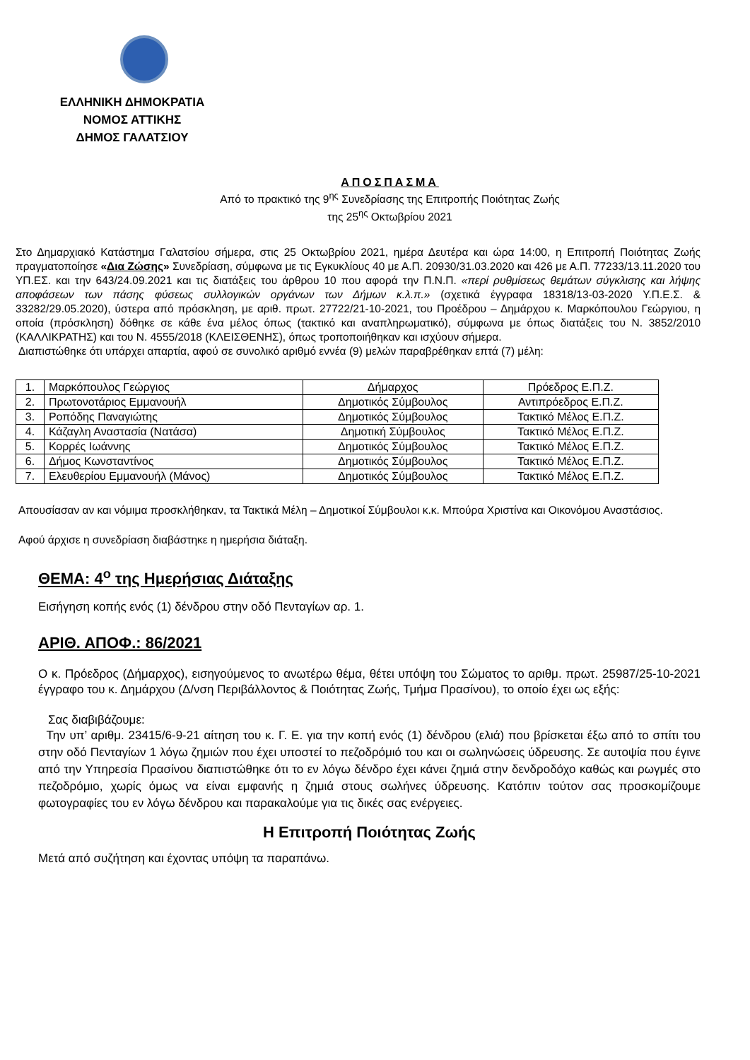ΕΛΛΗΝΙΚΗ ΔΗΜΟΚΡΑΤΙΑ
ΝΟΜΟΣ ΑΤΤΙΚΗΣ
ΔΗΜΟΣ ΓΑΛΑΤΣΙΟΥ
ΑΠΟΣΠΑΣΜΑ
Από το πρακτικό της 9<sup>ης</sup> Συνεδρίασης της Επιτροπής Ποιότητας Ζωής
της 25<sup>ης</sup> Οκτωβρίου 2021
Στο Δημαρχιακό Κατάστημα Γαλατσίου σήμερα, στις 25 Οκτωβρίου 2021, ημέρα Δευτέρα και ώρα 14:00, η Επιτροπή Ποιότητας Ζωής πραγματοποίησε «Δια Ζώσης» Συνεδρίαση, σύμφωνα με τις Εγκυκλίους 40 με Α.Π. 20930/31.03.2020 και 426 με Α.Π. 77233/13.11.2020 του ΥΠ.ΕΣ. και την 643/24.09.2021 και τις διατάξεις του άρθρου 10 που αφορά την Π.Ν.Π. «περί ρυθμίσεως θεμάτων σύγκλισης και λήψης αποφάσεων των πάσης φύσεως συλλογικών οργάνων των Δήμων κ.λ.π.» (σχετικά έγγραφα 18318/13-03-2020 Υ.Π.Ε.Σ. & 33282/29.05.2020), ύστερα από πρόσκληση, με αριθ. πρωτ. 27722/21-10-2021, του Προέδρου – Δημάρχου κ. Μαρκόπουλου Γεώργιου, η οποία (πρόσκληση) δόθηκε σε κάθε ένα μέλος όπως (τακτικό και αναπληρωματικό), σύμφωνα με όπως διατάξεις του Ν. 3852/2010 (ΚΑΛΛΙΚΡΑΤΗΣ) και του Ν. 4555/2018 (ΚΛΕΙΣΘΕΝΗΣ), όπως τροποποιήθηκαν και ισχύουν σήμερα.
Διαπιστώθηκε ότι υπάρχει απαρτία, αφού σε συνολικό αριθμό εννέα (9) μελών παραβρέθηκαν επτά (7) μέλη:
| 1. | Μαρκόπουλος Γεώργιος | Δήμαρχος | Πρόεδρος Ε.Π.Ζ. |
| 2. | Πρωτονοτάριος Εμμανουήλ | Δημοτικός Σύμβουλος | Αντιπρόεδρος Ε.Π.Ζ. |
| 3. | Ροπόδης Παναγιώτης | Δημοτικός Σύμβουλος | Τακτικό Μέλος Ε.Π.Ζ. |
| 4. | Κάζαγλη Αναστασία (Νατάσα) | Δημοτική Σύμβουλος | Τακτικό Μέλος Ε.Π.Ζ. |
| 5. | Κορρές Ιωάννης | Δημοτικός Σύμβουλος | Τακτικό Μέλος Ε.Π.Ζ. |
| 6. | Δήμος Κωνσταντίνος | Δημοτικός Σύμβουλος | Τακτικό Μέλος Ε.Π.Ζ. |
| 7. | Ελευθερίου Εμμανουήλ (Μάνος) | Δημοτικός Σύμβουλος | Τακτικό Μέλος Ε.Π.Ζ. |
Απουσίασαν αν και νόμιμα προσκλήθηκαν, τα Τακτικά Μέλη – Δημοτικοί Σύμβουλοι κ.κ. Μπούρα Χριστίνα και Οικονόμου Αναστάσιος.
Αφού άρχισε η συνεδρίαση διαβάστηκε η ημερήσια διάταξη.
ΘΕΜΑ: 4<sup>ο</sup> της Ημερήσιας Διάταξης
Εισήγηση κοπής ενός (1) δένδρου στην οδό Πενταγίων αρ. 1.
ΑΡΙΘ. ΑΠΟΦ.: 86/2021
Ο κ. Πρόεδρος (Δήμαρχος), εισηγούμενος το ανωτέρω θέμα, θέτει υπόψη του Σώματος το αριθμ. πρωτ. 25987/25-10-2021 έγγραφο του κ. Δημάρχου (Δ/νση Περιβάλλοντος & Ποιότητας Ζωής, Τμήμα Πρασίνου), το οποίο έχει ως εξής:
Σας διαβιβάζουμε:
Την υπ’ αριθμ. 23415/6-9-21 αίτηση του κ. Γ. Ε. για την κοπή ενός (1) δένδρου (ελιά) που βρίσκεται έξω από το σπίτι του στην οδό Πενταγίων 1 λόγω ζημιών που έχει υποστεί το πεζοδρόμιό του και οι σωληνώσεις ύδρευσης. Σε αυτοψία που έγινε από την Υπηρεσία Πρασίνου διαπιστώθηκε ότι το εν λόγω δένδρο έχει κάνει ζημιά στην δενδροδόχο καθώς και ρωγμές στο πεζοδρόμιο, χωρίς όμως να είναι εμφανής η ζημιά στους σωλήνες ύδρευσης. Κατόπιν τούτον σας προσκομίζουμε φωτογραφίες του εν λόγω δένδρου και παρακαλούμε για τις δικές σας ενέργειες.
Η Επιτροπή Ποιότητας Ζωής
Μετά από συζήτηση και έχοντας υπόψη τα παραπάνω.